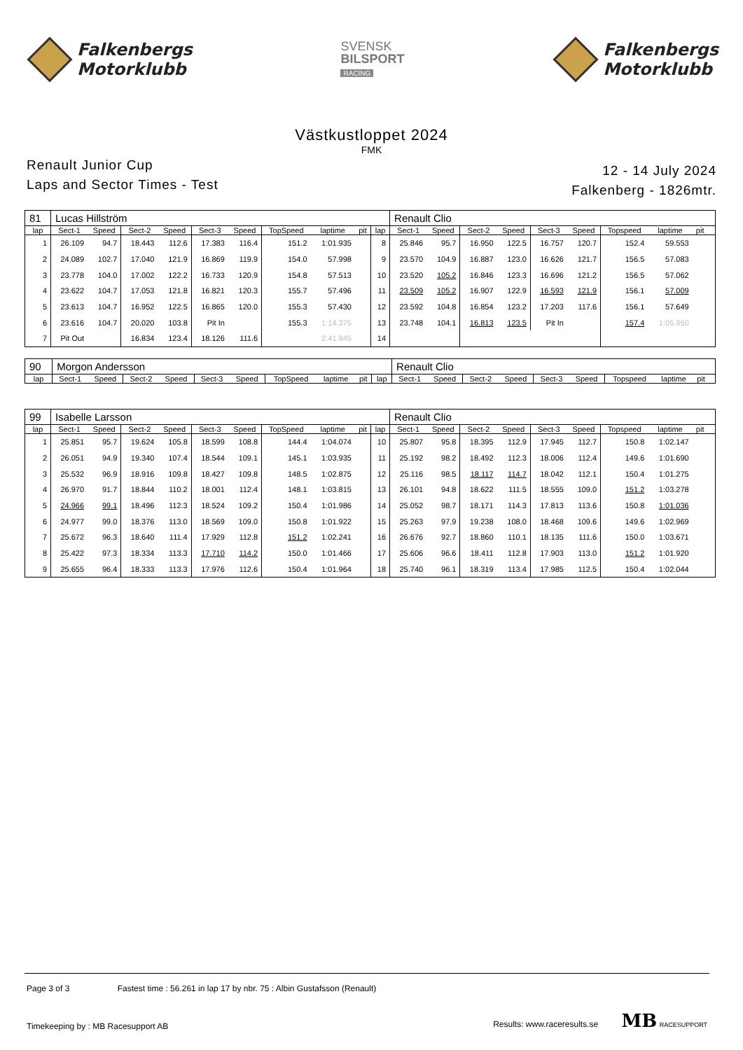Falkenbergs
Motorklubb
SVENSK
BILSPORT
RACING
Falkenbergs
Motorklubb
Västkustloppet 2024
FMK
Renault Junior Cup
Laps and Sector Times - Test
12 - 14 July 2024
Falkenberg - 1826mtr.
| 81 | Lucas Hillström | | | | | | | | | | Renault Clio | | | | | | | | | |
| lap | Sect-1 | Speed | Sect-2 | Speed | Sect-3 | Speed | TopSpeed | laptime | pit | lap | Sect-1 | Speed | Sect-2 | Speed | Sect-3 | Speed | Topspeed | laptime | pit | |
| 1 | 26.109 | 94.7 | 18.443 | 112.6 | 17.383 | 116.4 | 151.2 | 1:01.935 | | 8 | 25.846 | 95.7 | 16.950 | 122.5 | 16.757 | 120.7 | 152.4 | 59.553 | | |
| 2 | 24.089 | 102.7 | 17.040 | 121.9 | 16.869 | 119.9 | 154.0 | 57.998 | | 9 | 23.570 | 104.9 | 16.887 | 123.0 | 16.626 | 121.7 | 156.5 | 57.083 | | |
| 3 | 23.778 | 104.0 | 17.002 | 122.2 | 16.733 | 120.9 | 154.8 | 57.513 | | 10 | 23.520 | 105.2 | 16.846 | 123.3 | 16.696 | 121.2 | 156.5 | 57.062 | | |
| 4 | 23.622 | 104.7 | 17.053 | 121.8 | 16.821 | 120.3 | 155.7 | 57.496 | | 11 | 23.509 | 105.2 | 16.907 | 122.9 | 16.593 | 121.9 | 156.1 | 57.009 | | |
| 5 | 23.613 | 104.7 | 16.952 | 122.5 | 16.865 | 120.0 | 155.3 | 57.430 | | 12 | 23.592 | 104.8 | 16.854 | 123.2 | 17.203 | 117.6 | 156.1 | 57.649 | | |
| 6 | 23.616 | 104.7 | 20.020 | 103.8 | Pit In | | 155.3 | 1:14.375 | | 13 | 23.748 | 104.1 | 16.813 | 123.5 | Pit In | | 157.4 | 1:05.950 | | |
| 7 | Pit Out | | 16.834 | 123.4 | 18.126 | 111.6 | | 2:41.945 | | 14 | | | | | | | | | | |
| 90 | Morgon Andersson | | | | | | | | | | Renault Clio | | | | | | | | | |
| lap | Sect-1 | Speed | Sect-2 | Speed | Sect-3 | Speed | TopSpeed | laptime | pit | lap | Sect-1 | Speed | Sect-2 | Speed | Sect-3 | Speed | Topspeed | laptime | pit | |
| 99 | Isabelle Larsson | | | | | | | | | | Renault Clio | | | | | | | | | |
| lap | Sect-1 | Speed | Sect-2 | Speed | Sect-3 | Speed | TopSpeed | laptime | pit | lap | Sect-1 | Speed | Sect-2 | Speed | Sect-3 | Speed | Topspeed | laptime | pit | |
| 1 | 25.851 | 95.7 | 19.624 | 105.8 | 18.599 | 108.8 | 144.4 | 1:04.074 | | 10 | 25.807 | 95.8 | 18.395 | 112.9 | 17.945 | 112.7 | 150.8 | 1:02.147 | | |
| 2 | 26.051 | 94.9 | 19.340 | 107.4 | 18.544 | 109.1 | 145.1 | 1:03.935 | | 11 | 25.192 | 98.2 | 18.492 | 112.3 | 18.006 | 112.4 | 149.6 | 1:01.690 | | |
| 3 | 25.532 | 96.9 | 18.916 | 109.8 | 18.427 | 109.8 | 148.5 | 1:02.875 | | 12 | 25.116 | 98.5 | 18.117 | 114.7 | 18.042 | 112.1 | 150.4 | 1:01.275 | | |
| 4 | 26.970 | 91.7 | 18.844 | 110.2 | 18.001 | 112.4 | 148.1 | 1:03.815 | | 13 | 26.101 | 94.8 | 18.622 | 111.5 | 18.555 | 109.0 | 151.2 | 1:03.278 | | |
| 5 | 24.966 | 99.1 | 18.496 | 112.3 | 18.524 | 109.2 | 150.4 | 1:01.986 | | 14 | 25.052 | 98.7 | 18.171 | 114.3 | 17.813 | 113.6 | 150.8 | 1:01.036 | | |
| 6 | 24.977 | 99.0 | 18.376 | 113.0 | 18.569 | 109.0 | 150.8 | 1:01.922 | | 15 | 25.263 | 97.9 | 19.238 | 108.0 | 18.468 | 109.6 | 149.6 | 1:02.969 | | |
| 7 | 25.672 | 96.3 | 18.640 | 111.4 | 17.929 | 112.8 | 151.2 | 1:02.241 | | 16 | 26.676 | 92.7 | 18.860 | 110.1 | 18.135 | 111.6 | 150.0 | 1:03.671 | | |
| 8 | 25.422 | 97.3 | 18.334 | 113.3 | 17.710 | 114.2 | 150.0 | 1:01.466 | | 17 | 25.606 | 96.6 | 18.411 | 112.8 | 17.903 | 113.0 | 151.2 | 1:01.920 | | |
| 9 | 25.655 | 96.4 | 18.333 | 113.3 | 17.976 | 112.6 | 150.4 | 1:01.964 | | 18 | 25.740 | 96.1 | 18.319 | 113.4 | 17.985 | 112.5 | 150.4 | 1:02.044 | | |
Page 3 of 3 Fastest time : 56.261 in lap 17 by nbr. 75 : Albin Gustafsson (Renault)
Timekeeping by : MB Racesupport AB Results: www.raceresults.se MB RACESUPPORT